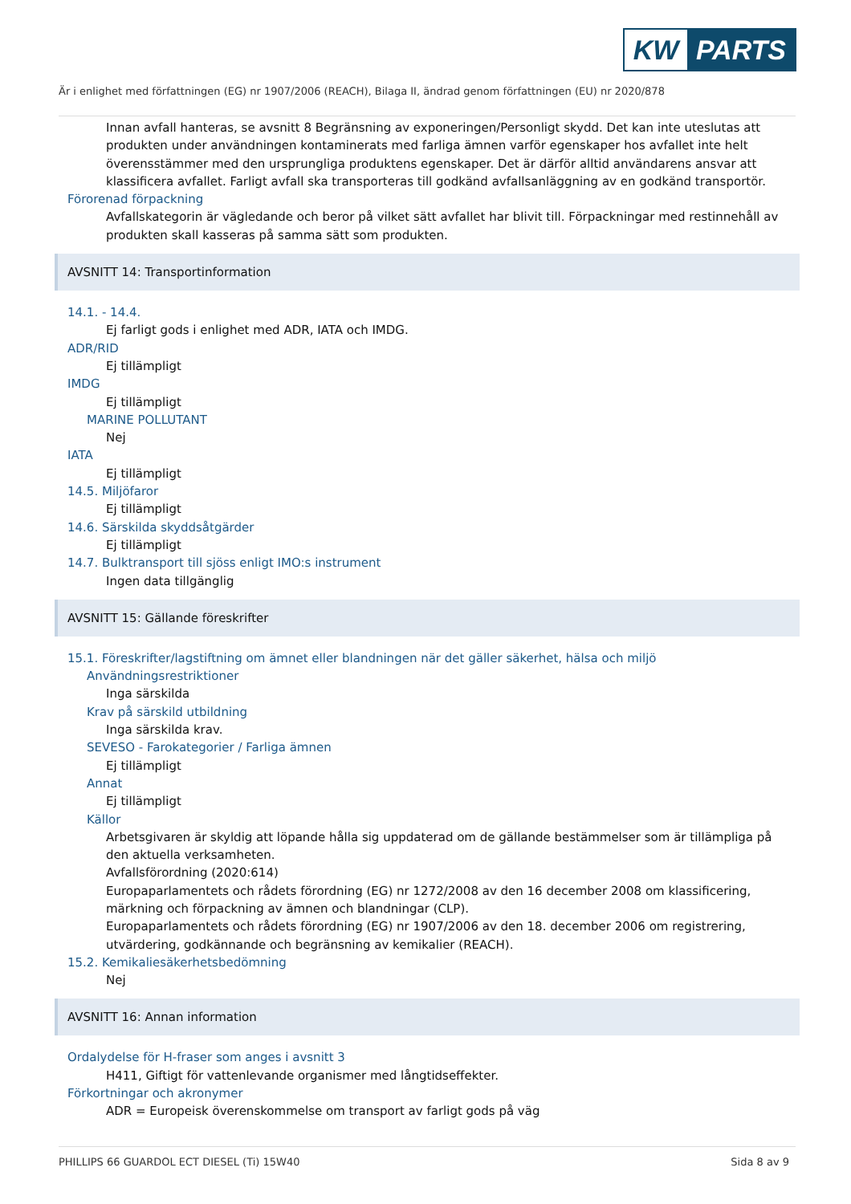KW PARTS
Är i enlighet med författningen (EG) nr 1907/2006 (REACH), Bilaga II, ändrad genom författningen (EU) nr 2020/878
Innan avfall hanteras, se avsnitt 8 Begränsning av exponeringen/Personligt skydd. Det kan inte uteslutas att produkten under användningen kontaminerats med farliga ämnen varför egenskaper hos avfallet inte helt överensstämmer med den ursprungliga produktens egenskaper. Det är därför alltid användarens ansvar att klassificera avfallet. Farligt avfall ska transporteras till godkänd avfallsanläggning av en godkänd transportör.
Förorenad förpackning
Avfallskategorin är vägledande och beror på vilket sätt avfallet har blivit till. Förpackningar med restinnehåll av produkten skall kasseras på samma sätt som produkten.
AVSNITT 14: Transportinformation
14.1. - 14.4.
Ej farligt gods i enlighet med ADR, IATA och IMDG.
ADR/RID
Ej tillämpligt
IMDG
Ej tillämpligt
MARINE POLLUTANT
Nej
IATA
Ej tillämpligt
14.5. Miljöfaror
Ej tillämpligt
14.6. Särskilda skyddsåtgärder
Ej tillämpligt
14.7. Bulktransport till sjöss enligt IMO:s instrument
Ingen data tillgänglig
AVSNITT 15: Gällande föreskrifter
15.1. Föreskrifter/lagstiftning om ämnet eller blandningen när det gäller säkerhet, hälsa och miljö
Användningsrestriktioner
Inga särskilda
Krav på särskild utbildning
Inga särskilda krav.
SEVESO - Farokategorier / Farliga ämnen
Ej tillämpligt
Annat
Ej tillämpligt
Källor
Arbetsgivaren är skyldig att löpande hålla sig uppdaterad om de gällande bestämmelser som är tillämpliga på den aktuella verksamheten.
Avfallsförordning (2020:614)
Europaparlamentets och rådets förordning (EG) nr 1272/2008 av den 16 december 2008 om klassificering, märkning och förpackning av ämnen och blandningar (CLP).
Europaparlamentets och rådets förordning (EG) nr 1907/2006 av den 18. december 2006 om registrering, utvärdering, godkännande och begränsning av kemikalier (REACH).
15.2. Kemikaliesäkerhetsbedömning
Nej
AVSNITT 16: Annan information
Ordalydelse för H-fraser som anges i avsnitt 3
H411, Giftigt för vattenlevande organismer med långtidseffekter.
Förkortningar och akronymer
ADR = Europeisk överenskommelse om transport av farligt gods på väg
PHILLIPS 66 GUARDOL ECT DIESEL (Ti) 15W40 Sida 8 av 9